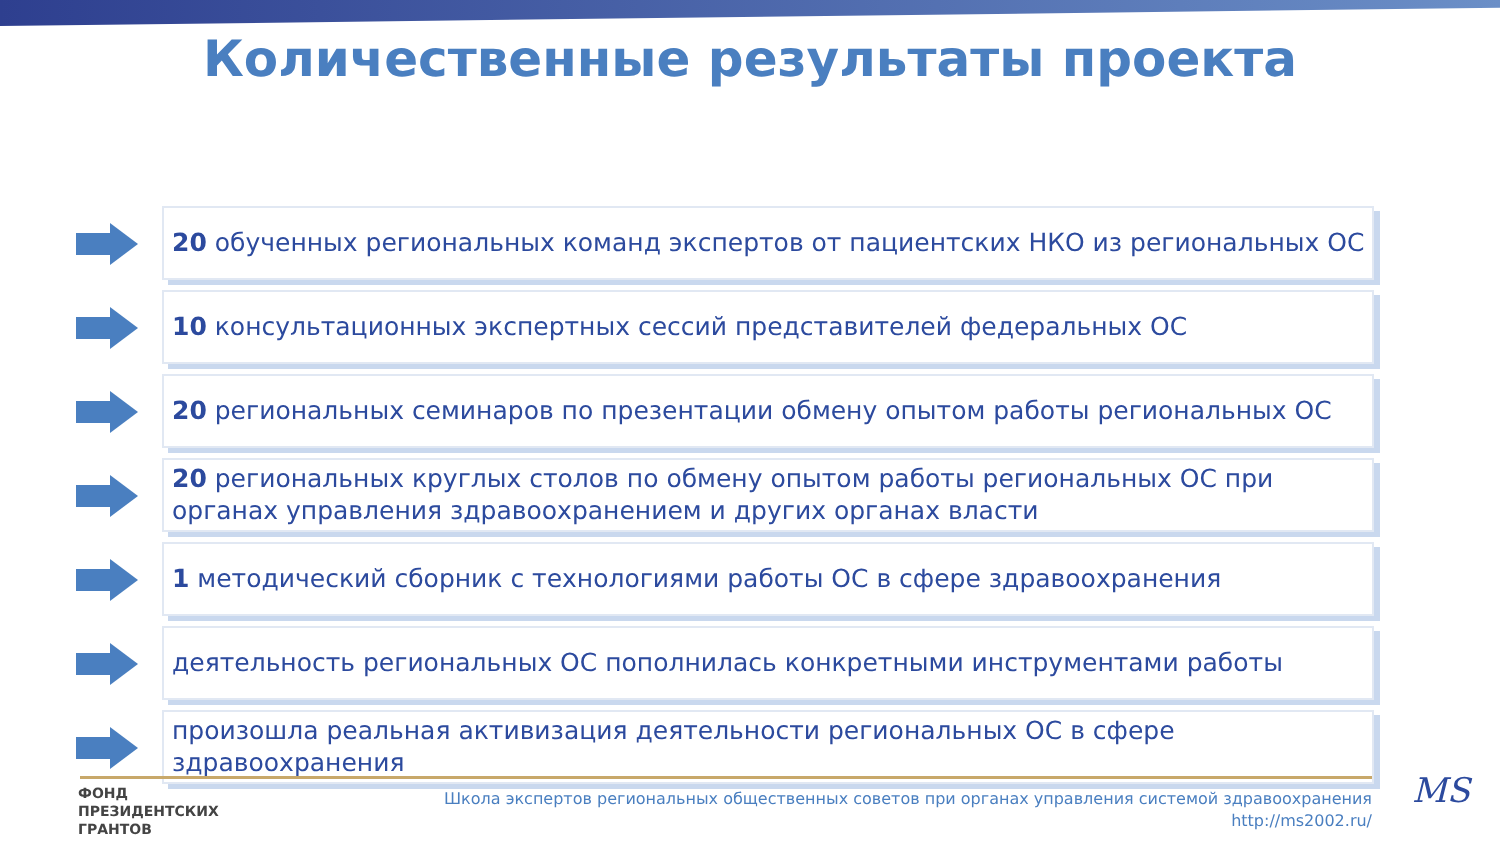Количественные результаты проекта
20 обученных региональных команд экспертов от пациентских НКО из региональных ОС
10 консультационных экспертных сессий представителей федеральных ОС
20 региональных семинаров по презентации обмену опытом работы региональных ОС
20 региональных круглых столов по обмену опытом работы региональных ОС при органах управления здравоохранением и других органах власти
1 методический сборник с технологиями работы ОС в сфере здравоохранения
деятельность региональных ОС пополнилась конкретными инструментами работы
произошла реальная активизация деятельности региональных ОС в сфере здравоохранения
ФОНД
ПРЕЗИДЕНТСКИХ
ГРАНТОВ
Школа экспертов региональных общественных советов при органах управления системой здравоохранения
http://ms2002.ru/
MS